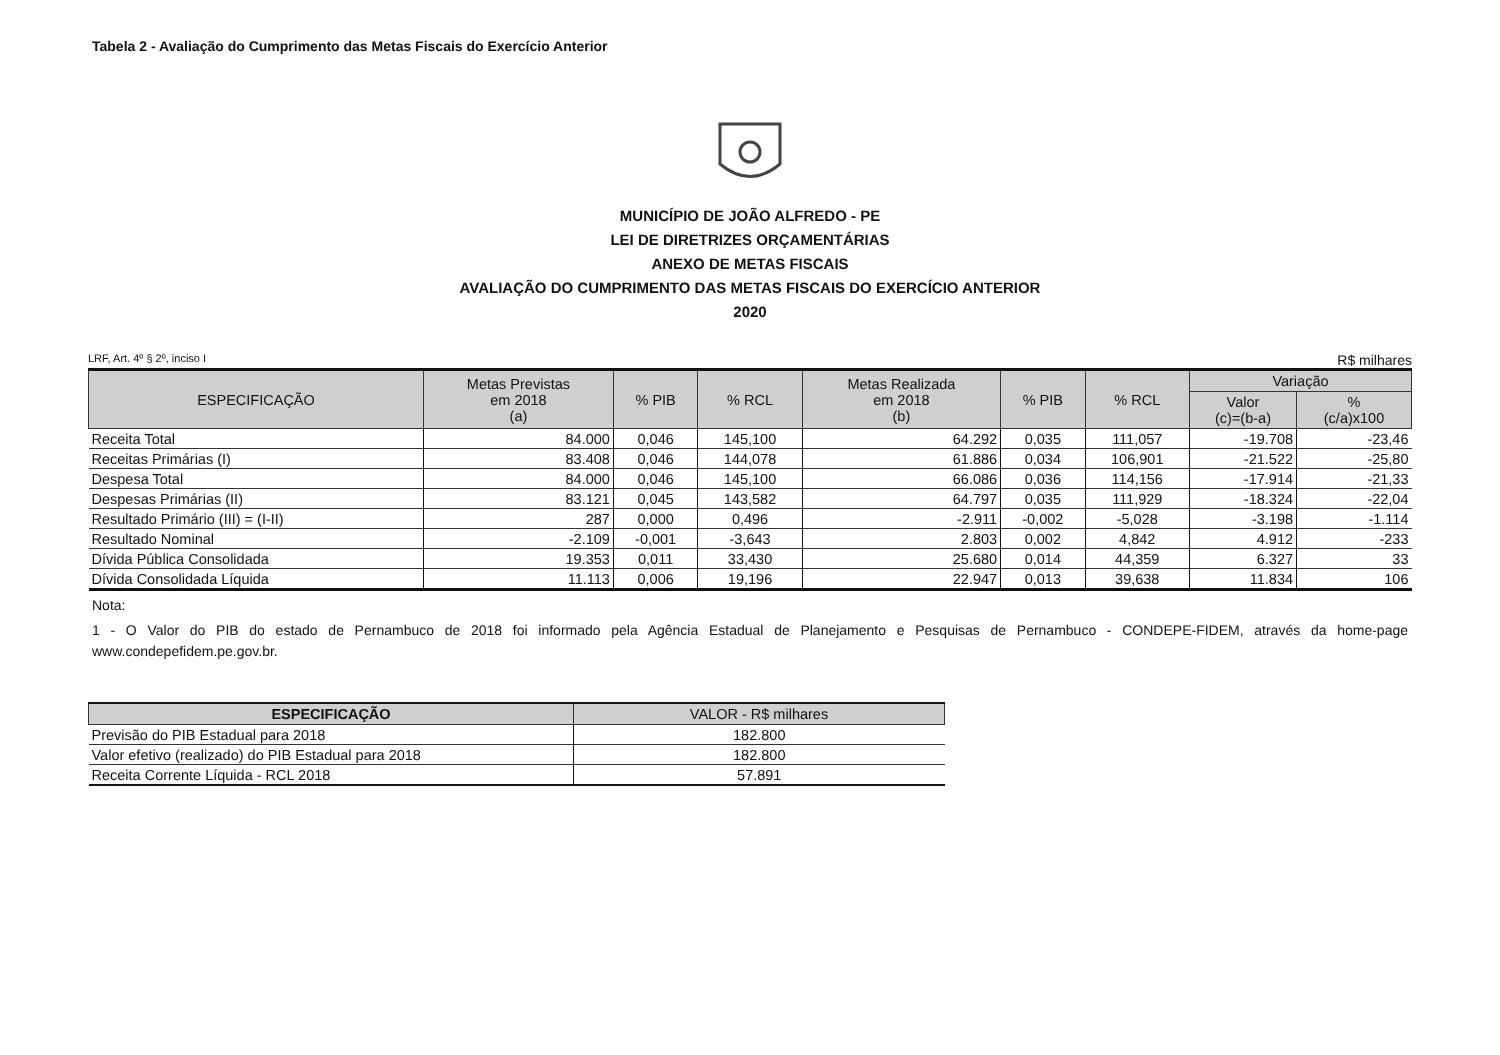Tabela 2 - Avaliação do Cumprimento das Metas Fiscais do Exercício Anterior
MUNICÍPIO DE JOÃO ALFREDO - PE
LEI DE DIRETRIZES ORÇAMENTÁRIAS
ANEXO DE METAS FISCAIS
AVALIAÇÃO DO CUMPRIMENTO DAS METAS FISCAIS DO EXERCÍCIO ANTERIOR
2020
LRF, Art. 4º § 2º, inciso I R$ milhares
| ESPECIFICAÇÃO | Metas Previstas em 2018 (a) | % PIB | % RCL | Metas Realizada em 2018 (b) | % PIB | % RCL | Variação | |
| --- | --- | --- | --- | --- | --- | --- | --- | --- |
| | | | | | | | Valor (c)=(b-a) | % (c/a)x100 |
| Receita Total | 84.000 | 0,046 | 145,100 | 64.292 | 0,035 | 111,057 | -19.708 | -23,46 |
| Receitas Primárias (I) | 83.408 | 0,046 | 144,078 | 61.886 | 0,034 | 106,901 | -21.522 | -25,80 |
| Despesa Total | 84.000 | 0,046 | 145,100 | 66.086 | 0,036 | 114,156 | -17.914 | -21,33 |
| Despesas Primárias (II) | 83.121 | 0,045 | 143,582 | 64.797 | 0,035 | 111,929 | -18.324 | -22,04 |
| Resultado Primário (III) = (I-II) | 287 | 0,000 | 0,496 | -2.911 | -0,002 | -5,028 | -3.198 | -1.114 |
| Resultado Nominal | -2.109 | -0,001 | -3,643 | 2.803 | 0,002 | 4,842 | 4.912 | -233 |
| Dívida Pública Consolidada | 19.353 | 0,011 | 33,430 | 25.680 | 0,014 | 44,359 | 6.327 | 33 |
| Dívida Consolidada Líquida | 11.113 | 0,006 | 19,196 | 22.947 | 0,013 | 39,638 | 11.834 | 106 |
Nota:
1 - O Valor do PIB do estado de Pernambuco de 2018 foi informado pela Agência Estadual de Planejamento e Pesquisas de Pernambuco - CONDEPE-FIDEM, através da home-page www.condepefidem.pe.gov.br.
| ESPECIFICAÇÃO | VALOR - R$ milhares |
| --- | --- |
| Previsão do PIB Estadual para 2018 | 182.800 |
| Valor efetivo (realizado) do PIB Estadual para 2018 | 182.800 |
| Receita Corrente Líquida - RCL 2018 | 57.891 |